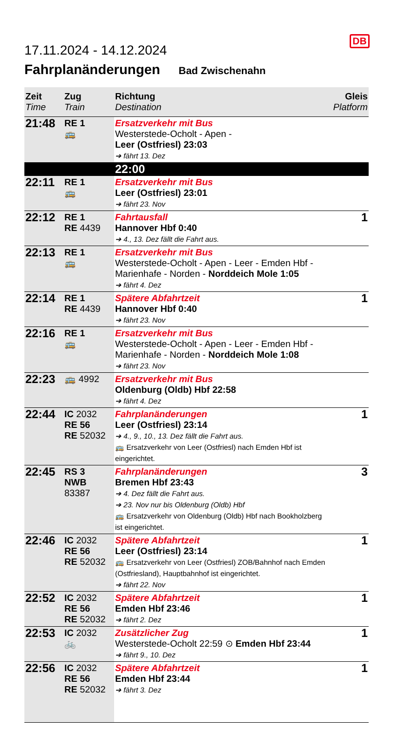17.11.2024 - 14.12.2024
DB
Fahrplanänderungen Bad Zwischenahn
| Zeit Time | Zug Train | Richtung Destination | Gleis Platform |
| --- | --- | --- | --- |
| 21:48 | RE 1 🚌 | Ersatzverkehr mit Bus Westerstede-Ocholt - Apen - Leer (Ostfriesl) 23:03 ➔ fährt 13. Dez | |
| | | 22:00 | |
| 22:11 | RE 1 🚌 | Ersatzverkehr mit Bus Leer (Ostfriesl) 23:01 ➔ fährt 23. Nov | |
| 22:12 | RE 1 RE 4439 | Fahrtausfall Hannover Hbf 0:40 ➔ 4., 13. Dez fällt die Fahrt aus. | 1 |
| 22:13 | RE 1 🚌 | Ersatzverkehr mit Bus Westerstede-Ocholt - Apen - Leer - Emden Hbf - Marienhafe - Norden - Norddeich Mole 1:05 ➔ fährt 4. Dez | |
| 22:14 | RE 1 RE 4439 | Spätere Abfahrtzeit Hannover Hbf 0:40 ➔ fährt 23. Nov | 1 |
| 22:16 | RE 1 🚌 | Ersatzverkehr mit Bus Westerstede-Ocholt - Apen - Leer - Emden Hbf - Marienhafe - Norden - Norddeich Mole 1:08 ➔ fährt 23. Nov | |
| 22:23 | 🚌 4992 | Ersatzverkehr mit Bus Oldenburg (Oldb) Hbf 22:58 ➔ fährt 4. Dez | |
| 22:44 | IC 2032 RE 56 RE 52032 | Fahrplanänderungen Leer (Ostfriesl) 23:14 ➔ 4., 9., 10., 13. Dez fällt die Fahrt aus. 🚌 Ersatzverkehr von Leer (Ostfriesl) nach Emden Hbf ist eingerichtet. | 1 |
| 22:45 | RS 3 NWB 83387 | Fahrplanänderungen Bremen Hbf 23:43 ➔ 4. Dez fällt die Fahrt aus. ➔ 23. Nov nur bis Oldenburg (Oldb) Hbf 🚌 Ersatzverkehr von Oldenburg (Oldb) Hbf nach Bookholzberg ist eingerichtet. | 3 |
| 22:46 | IC 2032 RE 56 RE 52032 | Spätere Abfahrtzeit Leer (Ostfriesl) 23:14 🚌 Ersatzverkehr von Leer (Ostfriesl) ZOB/Bahnhof nach Emden (Ostfriesland), Hauptbahnhof ist eingerichtet. ➔ fährt 22. Nov | 1 |
| 22:52 | IC 2032 RE 56 RE 52032 | Spätere Abfahrtzeit Emden Hbf 23:46 ➔ fährt 2. Dez | 1 |
| 22:53 | IC 2032 🚲 | Zusätzlicher Zug Westerstede-Ocholt 22:59 ⊙ Emden Hbf 23:44 ➔ fährt 9., 10. Dez | 1 |
| 22:56 | IC 2032 RE 56 RE 52032 | Spätere Abfahrtzeit Emden Hbf 23:44 ➔ fährt 3. Dez | 1 |